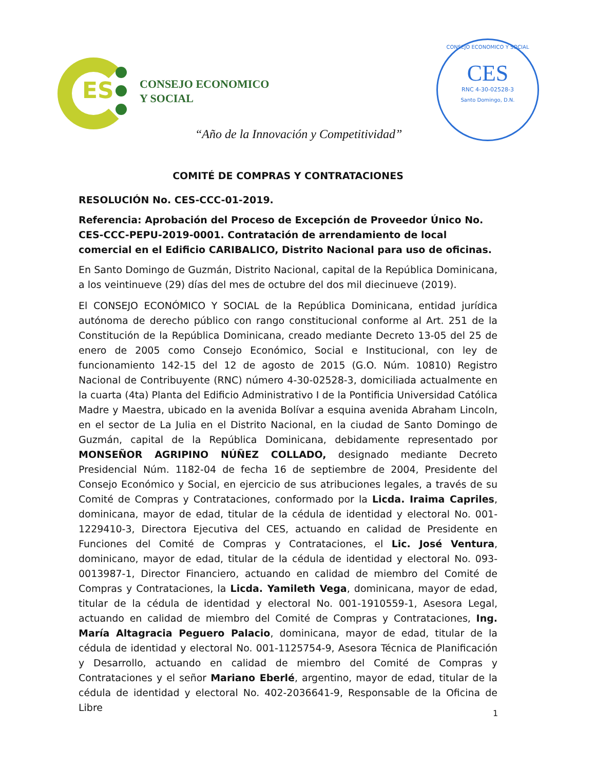ES
CONSEJO ECONOMICO
Y SOCIAL
“Año de la Innovación y Competitividad”
CONSEJO ECONOMICO Y SOCIAL
CES
RNC 4-30-02528-3
Santo Domingo, D.N.
COMITÉ DE COMPRAS Y CONTRATACIONES
RESOLUCIÓN No. CES-CCC-01-2019.
Referencia: Aprobación del Proceso de Excepción de Proveedor Único No. CES-CCC-PEPU-2019-0001. Contratación de arrendamiento de local comercial en el Edificio CARIBALICO, Distrito Nacional para uso de oficinas.
En Santo Domingo de Guzmán, Distrito Nacional, capital de la República Dominicana, a los veintinueve (29) días del mes de octubre del dos mil diecinueve (2019).
El CONSEJO ECONÓMICO Y SOCIAL de la República Dominicana, entidad jurídica autónoma de derecho público con rango constitucional conforme al Art. 251 de la Constitución de la República Dominicana, creado mediante Decreto 13-05 del 25 de enero de 2005 como Consejo Económico, Social e Institucional, con ley de funcionamiento 142-15 del 12 de agosto de 2015 (G.O. Núm. 10810) Registro Nacional de Contribuyente (RNC) número 4-30-02528-3, domiciliada actualmente en la cuarta (4ta) Planta del Edificio Administrativo I de la Pontificia Universidad Católica Madre y Maestra, ubicado en la avenida Bolívar a esquina avenida Abraham Lincoln, en el sector de La Julia en el Distrito Nacional, en la ciudad de Santo Domingo de Guzmán, capital de la República Dominicana, debidamente representado por MONSEÑOR AGRIPINO NÚÑEZ COLLADO, designado mediante Decreto Presidencial Núm. 1182-04 de fecha 16 de septiembre de 2004, Presidente del Consejo Económico y Social, en ejercicio de sus atribuciones legales, a través de su Comité de Compras y Contrataciones, conformado por la Licda. Iraima Capriles, dominicana, mayor de edad, titular de la cédula de identidad y electoral No. 001-1229410-3, Directora Ejecutiva del CES, actuando en calidad de Presidente en Funciones del Comité de Compras y Contrataciones, el Lic. José Ventura, dominicano, mayor de edad, titular de la cédula de identidad y electoral No. 093-0013987-1, Director Financiero, actuando en calidad de miembro del Comité de Compras y Contrataciones, la Licda. Yamileth Vega, dominicana, mayor de edad, titular de la cédula de identidad y electoral No. 001-1910559-1, Asesora Legal, actuando en calidad de miembro del Comité de Compras y Contrataciones, Ing. María Altagracia Peguero Palacio, dominicana, mayor de edad, titular de la cédula de identidad y electoral No. 001-1125754-9, Asesora Técnica de Planificación y Desarrollo, actuando en calidad de miembro del Comité de Compras y Contrataciones y el señor Mariano Eberlé, argentino, mayor de edad, titular de la cédula de identidad y electoral No. 402-2036641-9, Responsable de la Oficina de Libre
1